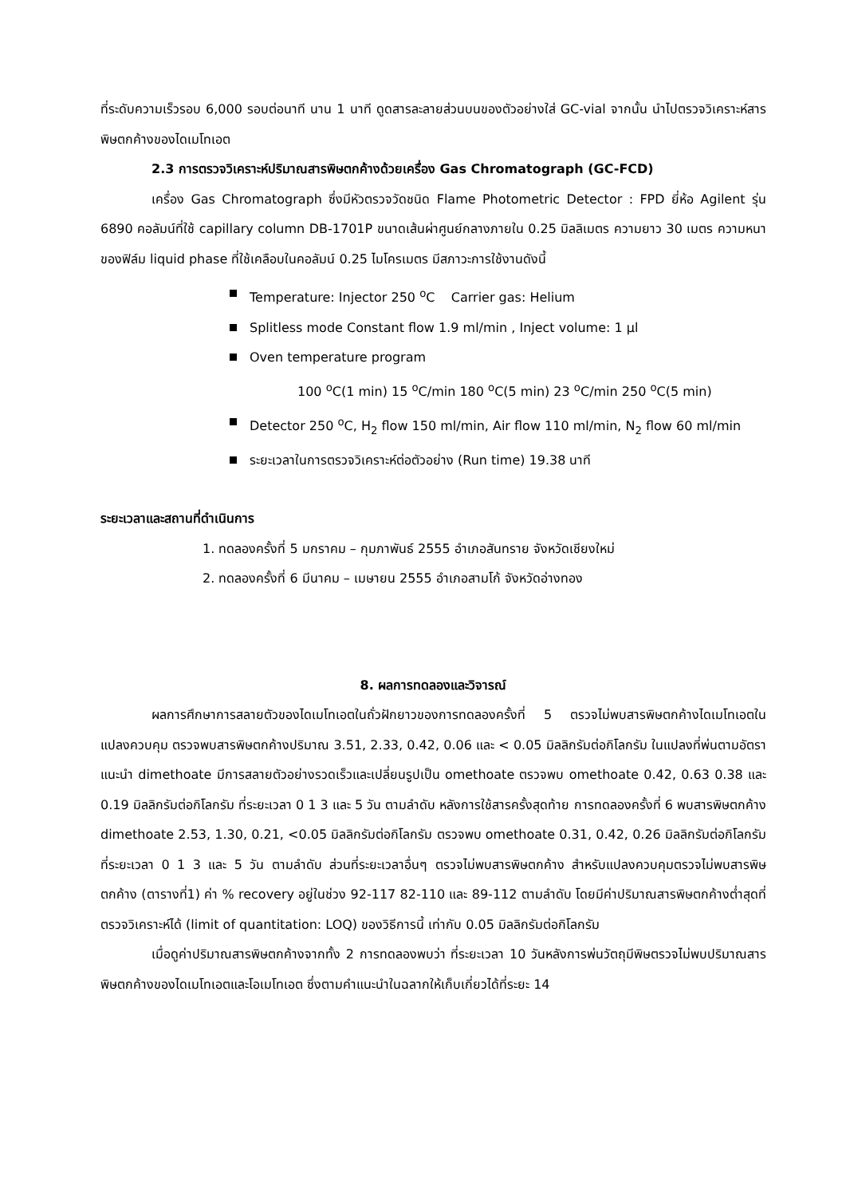ที่ระดับความเร็วรอบ 6,000 รอบต่อนาที นาน 1 นาที ดูดสารละลายส่วนบนของตัวอย่างใส่ GC-vial จากนั้น นำไปตรวจวิเคราะห์สารพิษตกค้างของไดเมโทเอต
2.3 การตรวจวิเคราะห์ปริมาณสารพิษตกค้างด้วยเครื่อง Gas Chromatograph (GC-FCD)
เครื่อง Gas Chromatograph ซึ่งมีหัวตรวจวัดชนิด Flame Photometric Detector : FPD ยี่ห้อ Agilent รุ่น 6890 คอลัมน์ที่ใช้ capillary column DB-1701P ขนาดเส้นผ่าศูนย์กลางภายใน 0.25 มิลลิเมตร ความยาว 30 เมตร ความหนาของฟิล์ม liquid phase ที่ใช้เคลือบในคอลัมน์ 0.25 ไมโครเมตร มีสภาวะการใช้งานดังนี้
Temperature: Injector 250 <sup>o</sup>C Carrier gas: Helium
Splitless mode Constant flow 1.9 ml/min , Inject volume: 1 µl
Oven temperature program
100 <sup>o</sup>C(1 min) 15 <sup>o</sup>C/min 180 <sup>o</sup>C(5 min) 23 <sup>o</sup>C/min 250 <sup>o</sup>C(5 min)
Detector 250 <sup>o</sup>C, H<sub>2</sub> flow 150 ml/min, Air flow 110 ml/min, N<sub>2</sub> flow 60 ml/min
ระยะเวลาในการตรวจวิเคราะห์ต่อตัวอย่าง (Run time) 19.38 นาที
ระยะเวลาและสถานที่ดำเนินการ
1. ทดลองครั้งที่ 5 มกราคม – กุมภาพันธ์ 2555 อำเภอสันทราย จังหวัดเชียงใหม่
2. ทดลองครั้งที่ 6 มีนาคม – เมษายน 2555 อำเภอสามโก้ จังหวัดอ่างทอง
8. ผลการทดลองและวิจารณ์
ผลการศึกษาการสลายตัวของไดเมโทเอตในถั่วฝักยาวของการทดลองครั้งที่ 5 ตรวจไม่พบสารพิษตกค้างไดเมโทเอตในแปลงควบคุม ตรวจพบสารพิษตกค้างปริมาณ 3.51, 2.33, 0.42, 0.06 และ < 0.05 มิลลิกรัมต่อกิโลกรัม ในแปลงที่พ่นตามอัตราแนะนำ dimethoate มีการสลายตัวอย่างรวดเร็วและเปลี่ยนรูปเป็น omethoate ตรวจพบ omethoate 0.42, 0.63 0.38 และ 0.19 มิลลิกรัมต่อกิโลกรัม ที่ระยะเวลา 0 1 3 และ 5 วัน ตามลำดับ หลังการใช้สารครั้งสุดท้าย การทดลองครั้งที่ 6 พบสารพิษตกค้าง dimethoate 2.53, 1.30, 0.21, <0.05 มิลลิกรัมต่อกิโลกรัม ตรวจพบ omethoate 0.31, 0.42, 0.26 มิลลิกรัมต่อกิโลกรัม ที่ระยะเวลา 0 1 3 และ 5 วัน ตามลำดับ ส่วนที่ระยะเวลาอื่นๆ ตรวจไม่พบสารพิษตกค้าง สำหรับแปลงควบคุมตรวจไม่พบสารพิษตกค้าง (ตารางที่1) ค่า % recovery อยู่ในช่วง 92-117 82-110 และ 89-112 ตามลำดับ โดยมีค่าปริมาณสารพิษตกค้างต่ำสุดที่ตรวจวิเคราะห์ได้ (limit of quantitation: LOQ) ของวิธีการนี้ เท่ากับ 0.05 มิลลิกรัมต่อกิโลกรัม
เมื่อดูค่าปริมาณสารพิษตกค้างจากทั้ง 2 การทดลองพบว่า ที่ระยะเวลา 10 วันหลังการพ่นวัตถุมีพิษตรวจไม่พบปริมาณสารพิษตกค้างของไดเมโทเอตและโอเมโทเอต ซึ่งตามคำแนะนำในฉลากให้เก็บเกี่ยวได้ที่ระยะ 14